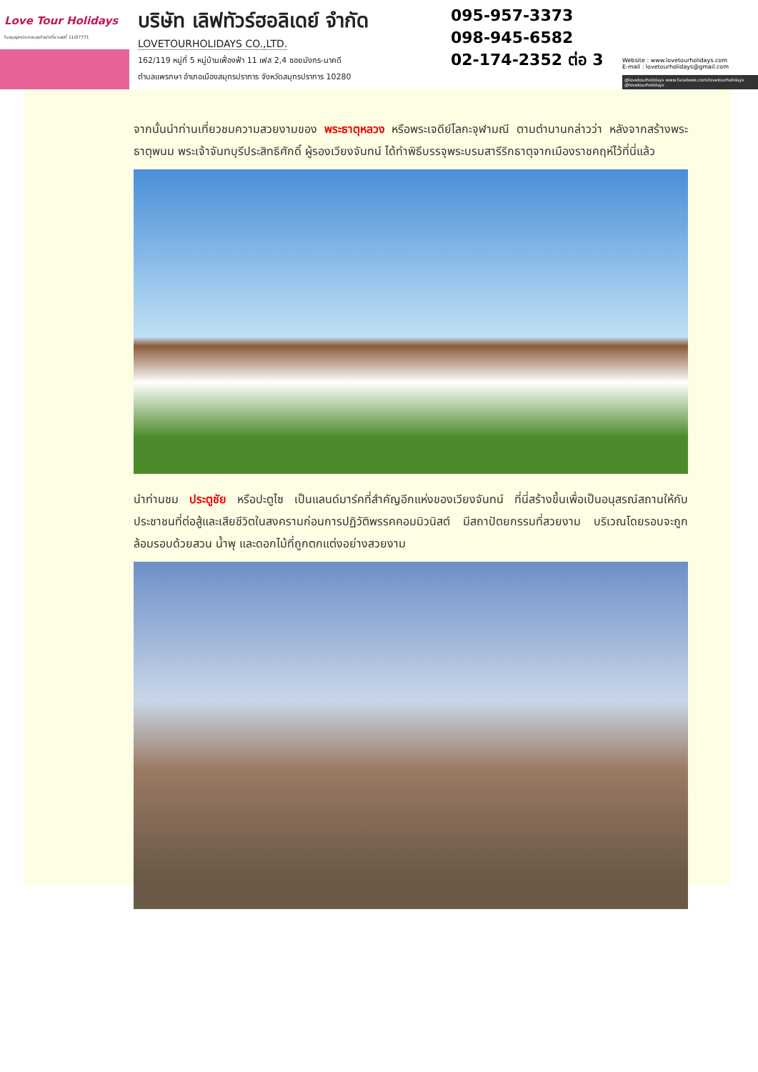Love Tour Holidays
ใบอนุญาตประกอบธุรกิจนำเที่ยวเลขที่ 11/07771
บริษัท เลิฟทัวร์ฮอลิเดย์ จำกัด
LOVETOURHOLIDAYS CO.,LTD.
162/119 หมู่ที่ 5 หมู่บ้านเฟื่องฟ้า 11 เฟส 2,4 ซอยมังกร-นาคดี
ตำบลแพรกษา อำเภอเมืองสมุทรปราการ จังหวัดสมุทรปราการ 10280
095-957-3373
098-945-6582
02-174-2352 ต่อ 3
Website : www.lovetourholidays.com
E-mail : lovetourholidays@gmail.com
@lovetourholidays www.facebook.com/lovetourholidays @lovetourholidays
จากนั้นนำท่านเที่ยวชมความสวยงามของ พระธาตุหลวง หรือพระเจดีย์โลกะจุฬามณี ตามตำนานกล่าวว่า หลังจากสร้างพระธาตุพนม พระเจ้าจันทบุรีประสิทธิศักดิ์ ผู้รองเวียงจันทน์ ได้ทำพิธีบรรจุพระบรมสารีริกธาตุจากเมืองราชคฤห์ไว้ที่นี่แล้ว
นำท่านชม ประตูชัย หรือปะตูไซ เป็นแลนด์มาร์คที่สำคัญอีกแห่งของเวียงจันทน์ ที่นี่สร้างขึ้นเพื่อเป็นอนุสรณ์สถานให้กับประชาชนที่ต่อสู้และเสียชีวิตในสงครามก่อนการปฏิวัติพรรคคอมมิวนิสต์ มีสถาปัตยกรรมที่สวยงาม บริเวณโดยรอบจะถูกล้อมรอบด้วยสวน น้ำพุ และดอกไม้ที่ถูกตกแต่งอย่างสวยงาม